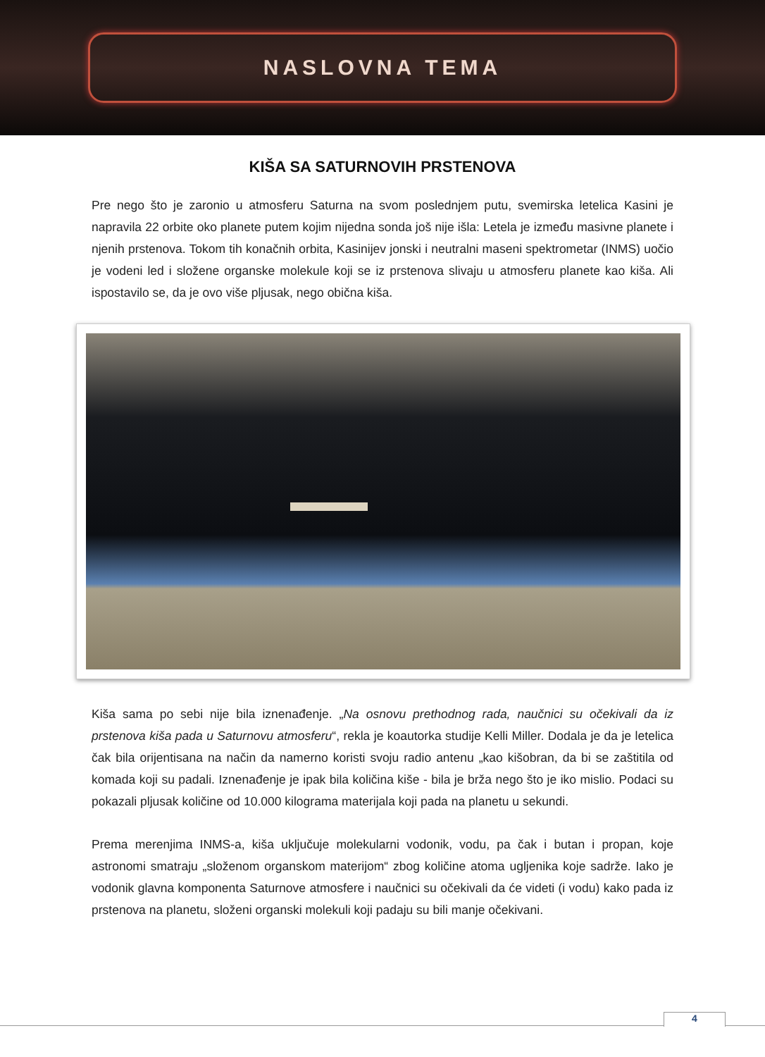NASLOVNA TEMA
KIŠA SA SATURNOVIH PRSTENOVA
Pre nego što je zaronio u atmosferu Saturna na svom poslednjem putu, svemirska letelica Kasini je napravila 22 orbite oko planete putem kojim nijedna sonda još nije išla: Letela je između masivne planete i njenih prstenova. Tokom tih konačnih orbita, Kasinijev jonski i neutralni maseni spektrometar (INMS) uočio je vodeni led i složene organske molekule koji se iz prstenova slivaju u atmosferu planete kao kiša. Ali ispostavilo se, da je ovo više pljusak, nego obična kiša.
Kiša sama po sebi nije bila iznenađenje. „Na osnovu prethodnog rada, naučnici su očekivali da iz prstenova kiša pada u Saturnovu atmosferu“, rekla je koautorka studije Kelli Miller. Dodala je da je letelica čak bila orijentisana na način da namerno koristi svoju radio antenu „kao kišobran, da bi se zaštitila od komada koji su padali. Iznenađenje je ipak bila količina kiše - bila je brža nego što je iko mislio. Podaci su pokazali pljusak količine od 10.000 kilograma materijala koji pada na planetu u sekundi.
Prema merenjima INMS-a, kiša uključuje molekularni vodonik, vodu, pa čak i butan i propan, koje astronomi smatraju „složenom organskom materijom“ zbog količine atoma ugljenika koje sadrže. Iako je vodonik glavna komponenta Saturnove atmosfere i naučnici su očekivali da će videti (i vodu) kako pada iz prstenova na planetu, složeni organski molekuli koji padaju su bili manje očekivani.
4